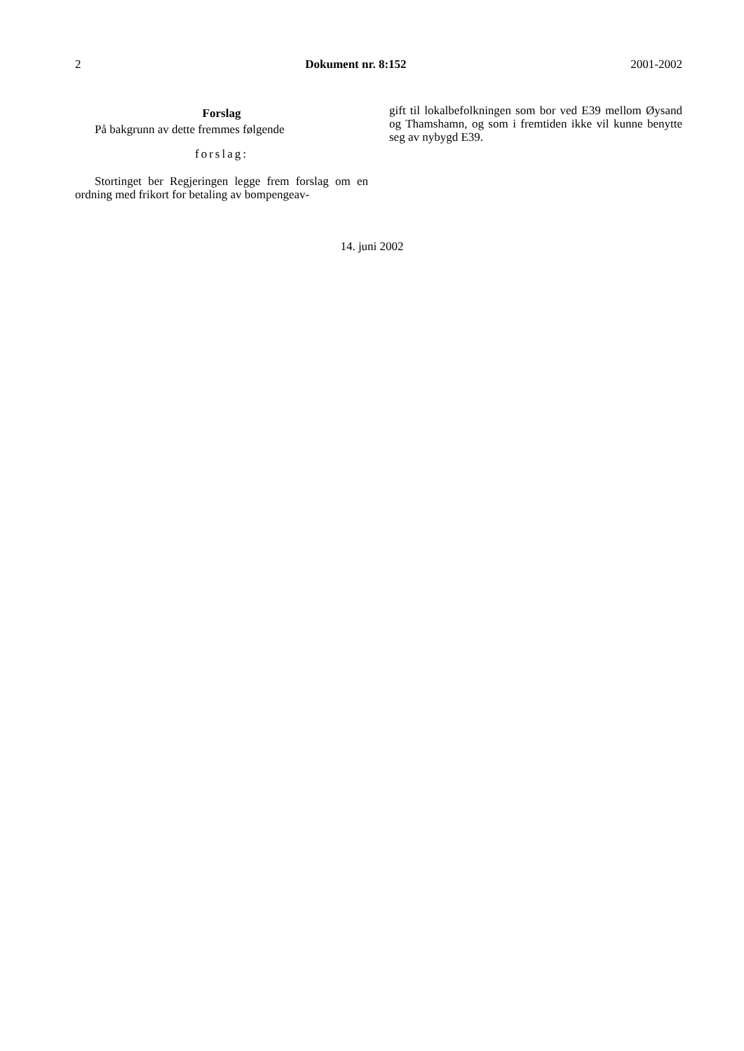2 Dokument nr. 8:152 2001-2002
Forslag
På bakgrunn av dette fremmes følgende
forslag:
Stortinget ber Regjeringen legge frem forslag om en ordning med frikort for betaling av bompengeav-
gift til lokalbefolkningen som bor ved E39 mellom Øysand og Thamshamn, og som i fremtiden ikke vil kunne benytte seg av nybygd E39.
14. juni 2002